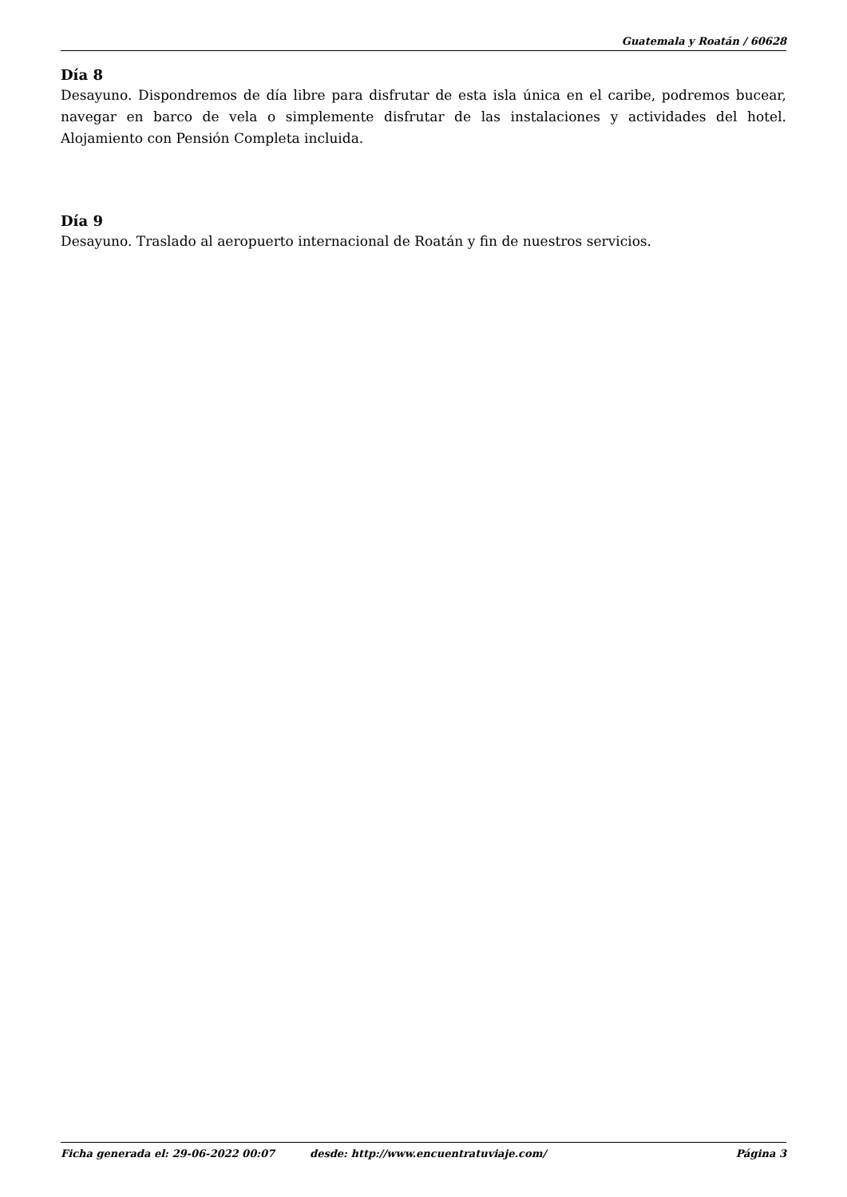Guatemala y Roatán / 60628
Día 8
Desayuno. Dispondremos de día libre para disfrutar de esta isla única en el caribe, podremos bucear, navegar en barco de vela o simplemente disfrutar de las instalaciones y actividades del hotel. Alojamiento con Pensión Completa incluida.
Día 9
Desayuno. Traslado al aeropuerto internacional de Roatán y fin de nuestros servicios.
Ficha generada el: 29-06-2022 00:07 desde: http://www.encuentratuviaje.com/ Página 3